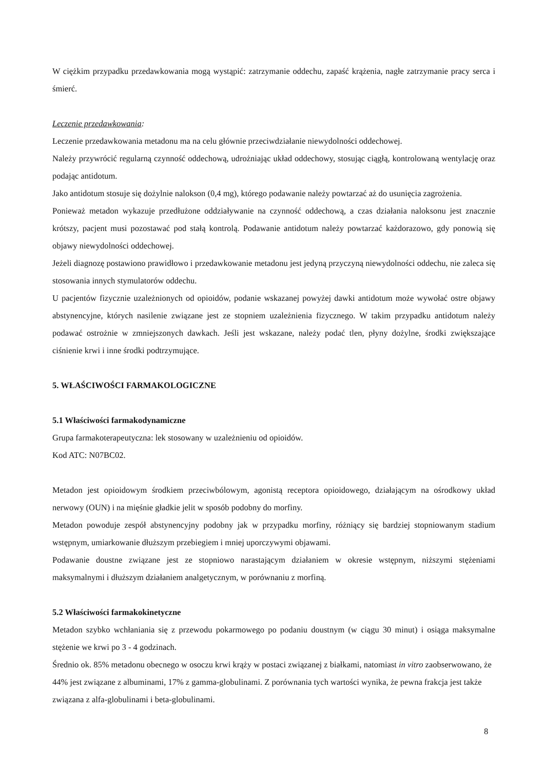W ciężkim przypadku przedawkowania mogą wystąpić: zatrzymanie oddechu, zapaść krążenia, nagłe zatrzymanie pracy serca i śmierć.
Leczenie przedawkowania:
Leczenie przedawkowania metadonu ma na celu głównie przeciwdziałanie niewydolności oddechowej.
Należy przywrócić regularną czynność oddechową, udrożniając układ oddechowy, stosując ciągłą, kontrolowaną wentylację oraz podając antidotum.
Jako antidotum stosuje się dożylnie nalokson (0,4 mg), którego podawanie należy powtarzać aż do usunięcia zagrożenia.
Ponieważ metadon wykazuje przedłużone oddziaływanie na czynność oddechową, a czas działania naloksonu jest znacznie krótszy, pacjent musi pozostawać pod stałą kontrolą. Podawanie antidotum należy powtarzać każdorazowo, gdy ponowią się objawy niewydolności oddechowej.
Jeżeli diagnozę postawiono prawidłowo i przedawkowanie metadonu jest jedyną przyczyną niewydolności oddechu, nie zaleca się stosowania innych stymulatorów oddechu.
U pacjentów fizycznie uzależnionych od opioidów, podanie wskazanej powyżej dawki antidotum może wywołać ostre objawy abstynencyjne, których nasilenie związane jest ze stopniem uzależnienia fizycznego. W takim przypadku antidotum należy podawać ostrożnie w zmniejszonych dawkach. Jeśli jest wskazane, należy podać tlen, płyny dożylne, środki zwiększające ciśnienie krwi i inne środki podtrzymujące.
5. WŁAŚCIWOŚCI FARMAKOLOGICZNE
5.1 Właściwości farmakodynamiczne
Grupa farmakoterapeutyczna: lek stosowany w uzależnieniu od opioidów.
Kod ATC: N07BC02.
Metadon jest opioidowym środkiem przeciwbólowym, agonistą receptora opioidowego, działającym na ośrodkowy układ nerwowy (OUN) i na mięśnie gładkie jelit w sposób podobny do morfiny.
Metadon powoduje zespół abstynencyjny podobny jak w przypadku morfiny, różniący się bardziej stopniowanym stadium wstępnym, umiarkowanie dłuższym przebiegiem i mniej uporczywymi objawami.
Podawanie doustne związane jest ze stopniowo narastającym działaniem w okresie wstępnym, niższymi stężeniami maksymalnymi i dłuższym działaniem analgetycznym, w porównaniu z morfiną.
5.2 Właściwości farmakokinetyczne
Metadon szybko wchłaniania się z przewodu pokarmowego po podaniu doustnym (w ciągu 30 minut) i osiąga maksymalne stężenie we krwi po 3 - 4 godzinach.
Średnio ok. 85% metadonu obecnego w osoczu krwi krąży w postaci związanej z białkami, natomiast in vitro zaobserwowano, że 44% jest związane z albuminami, 17% z gamma-globulinami. Z porównania tych wartości wynika, że pewna frakcja jest także związana z alfa-globulinami i beta-globulinami.
8